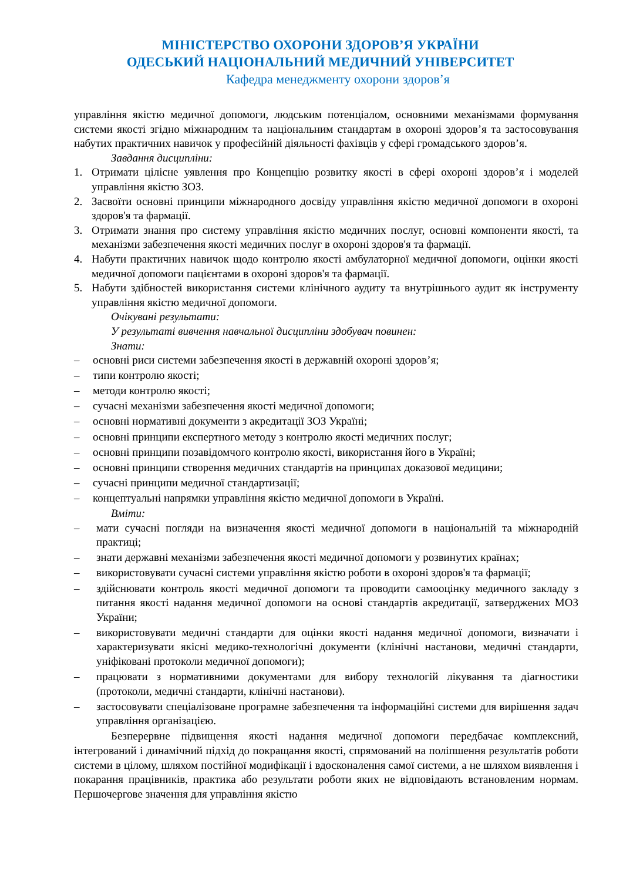МІНІСТЕРСТВО ОХОРОНИ ЗДОРОВ’Я УКРАЇНИ
ОДЕСЬКИЙ НАЦІОНАЛЬНИЙ МЕДИЧНИЙ УНІВЕРСИТЕТ
Кафедра менеджменту охорони здоров’я
управління якістю медичної допомоги, людським потенціалом, основними механізмами формування системи якості згідно міжнародним та національним стандартам в охороні здоров’я та застосовування набутих практичних навичок у професійній діяльності фахівців у сфері громадського здоров’я.
Завдання дисципліни:
1. Отримати цілісне уявлення про Концепцію розвитку якості в сфері охороні здоров’я і моделей управління якістю ЗОЗ.
2. Засвоїти основні принципи міжнародного досвіду управління якістю медичної допомоги в охороні здоров'я та фармації.
3. Отримати знання про систему управління якістю медичних послуг, основні компоненти якості, та механізми забезпечення якості медичних послуг в охороні здоров'я та фармації.
4. Набути практичних навичок щодо контролю якості амбулаторної медичної допомоги, оцінки якості медичної допомоги пацієнтами в охороні здоров'я та фармації.
5. Набути здібностей використання системи клінічного аудиту та внутрішнього аудит як інструменту управління якістю медичної допомоги.
Очікувані результати:
У результаті вивчення навчальної дисципліни здобувач повинен:
Знати:
– основні риси системи забезпечення якості в державній охороні здоров’я;
– типи контролю якості;
– методи контролю якості;
– сучасні механізми забезпечення якості медичної допомоги;
– основні нормативні документи з акредитації ЗОЗ Україні;
– основні принципи експертного методу з контролю якості медичних послуг;
– основні принципи позавідомчого контролю якості, використання його в Україні;
– основні принципи створення медичних стандартів на принципах доказової медицини;
– сучасні принципи медичної стандартизації;
– концептуальні напрямки управління якістю медичної допомоги в Україні.
Вміти:
– мати сучасні погляди на визначення якості медичної допомоги в національній та міжнародній практиці;
– знати державні механізми забезпечення якості медичної допомоги у розвинутих країнах;
– використовувати сучасні системи управління якістю роботи в охороні здоров'я та фармації;
– здійснювати контроль якості медичної допомоги та проводити самооцінку медичного закладу з питання якості надання медичної допомоги на основі стандартів акредитації, затверджених МОЗ України;
– використовувати медичні стандарти для оцінки якості надання медичної допомоги, визначати і характеризувати якісні медико-технологічні документи (клінічні настанови, медичні стандарти, уніфіковані протоколи медичної допомоги);
– працювати з нормативними документами для вибору технологій лікування та діагностики (протоколи, медичні стандарти, клінічні настанови).
– застосовувати спеціалізоване програмне забезпечення та інформаційні системи для вирішення задач управління організацією.
Безперервне підвищення якості надання медичної допомоги передбачає комплексний, інтегрований і динамічний підхід до покращання якості, спрямований на поліпшення результатів роботи системи в цілому, шляхом постійної модифікації і вдосконалення самої системи, а не шляхом виявлення і покарання працівників, практика або результати роботи яких не відповідають встановленим нормам. Першочергове значення для управління якістю